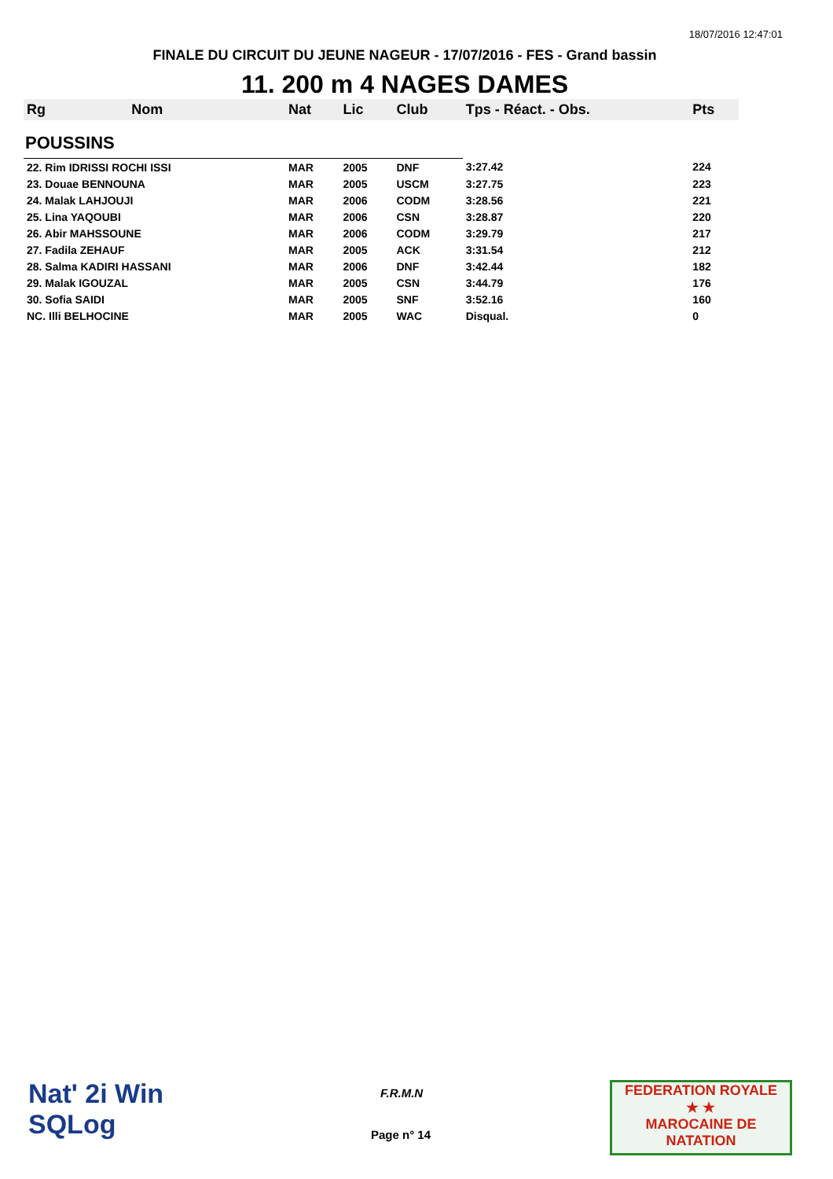18/07/2016 12:47:01
FINALE DU CIRCUIT DU JEUNE NAGEUR - 17/07/2016 - FES - Grand bassin
11. 200 m 4 NAGES DAMES
| Rg | Nom | Nat | Lic | Club | Tps - Réact. - Obs. | Pts |
| --- | --- | --- | --- | --- | --- | --- |
| POUSSINS | | | | | | |
| 22. Rim IDRISSI ROCHI ISSI | | MAR | 2005 | DNF | 3:27.42 | 224 |
| 23. Douae BENNOUNA | | MAR | 2005 | USCM | 3:27.75 | 223 |
| 24. Malak LAHJOUJI | | MAR | 2006 | CODM | 3:28.56 | 221 |
| 25. Lina YAQOUBI | | MAR | 2006 | CSN | 3:28.87 | 220 |
| 26. Abir MAHSSOUNE | | MAR | 2006 | CODM | 3:29.79 | 217 |
| 27. Fadila ZEHAUF | | MAR | 2005 | ACK | 3:31.54 | 212 |
| 28. Salma KADIRI HASSANI | | MAR | 2006 | DNF | 3:42.44 | 182 |
| 29. Malak IGOUZAL | | MAR | 2005 | CSN | 3:44.79 | 176 |
| 30. Sofia SAIDI | | MAR | 2005 | SNF | 3:52.16 | 160 |
| NC. Illi BELHOCINE | | MAR | 2005 | WAC | Disqual. | 0 |
Nat' 2i Win
SQLog
F.R.M.N
Page n° 14
FEDERATION ROYALE
★ ★
MAROCAINE DE NATATION